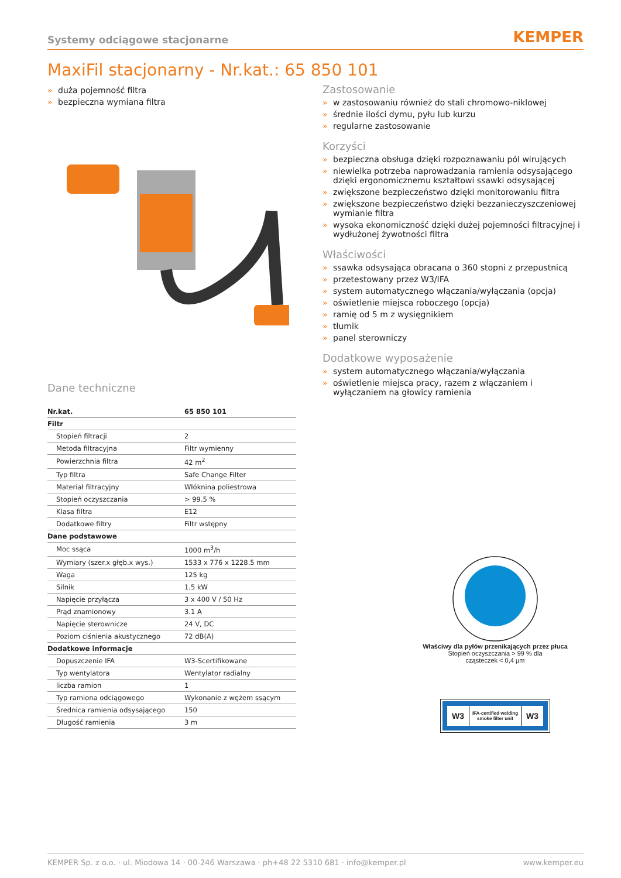Systemy odciągowe stacjonarne KEMPER
MaxiFil stacjonarny - Nr.kat.: 65 850 101
» duża pojemność filtra
» bezpieczna wymiana filtra
Dane techniczne
| Nr.kat. | 65 850 101 |
| --- | --- |
| Filtr | |
| Stopień filtracji | 2 |
| Metoda filtracyjna | Filtr wymienny |
| Powierzchnia filtra | 42 m<sup>2</sup> |
| Typ filtra | Safe Change Filter |
| Materiał filtracyjny | Włóknina poliestrowa |
| Stopień oczyszczania | > 99.5 % |
| Klasa filtra | E12 |
| Dodatkowe filtry | Filtr wstępny |
| Dane podstawowe | |
| Moc ssąca | 1000 m<sup>3</sup>/h |
| Wymiary (szer.x głęb.x wys.) | 1533 x 776 x 1228.5 mm |
| Waga | 125 kg |
| Silnik | 1.5 kW |
| Napięcie przyłącza | 3 x 400 V / 50 Hz |
| Prąd znamionowy | 3.1 A |
| Napięcie sterownicze | 24 V, DC |
| Poziom ciśnienia akustycznego | 72 dB(A) |
| Dodatkowe informacje | |
| Dopuszczenie IFA | W3-Scertifikowane |
| Typ wentylatora | Wentylator radialny |
| liczba ramion | 1 |
| Typ ramiona odciągowego | Wykonanie z wężem ssącym |
| Średnica ramienia odsysającego | 150 |
| Długość ramienia | 3 m |
Zastosowanie
» w zastosowaniu również do stali chromowo-niklowej
» średnie ilości dymu, pyłu lub kurzu
» regularne zastosowanie
Korzyści
» bezpieczna obsługa dzięki rozpoznawaniu pól wirujących
» niewielka potrzeba naprowadzania ramienia odsysającego dzięki ergonomicznemu kształtowi ssawki odsysającej
» zwiększone bezpieczeństwo dzięki monitorowaniu filtra
» zwiększone bezpieczeństwo dzięki bezzanieczyszczeniowej wymianie filtra
» wysoka ekonomiczność dzięki dużej pojemności filtracyjnej i wydłużonej żywotności filtra
Właściwości
» ssawka odsysająca obracana o 360 stopni z przepustnicą
» przetestowany przez W3/IFA
» system automatycznego włączania/wyłączania (opcja)
» oświetlenie miejsca roboczego (opcja)
» ramię od 5 m z wysięgnikiem
» tłumik
» panel sterowniczy
Dodatkowe wyposażenie
» system automatycznego włączania/wyłączania
» oświetlenie miejsca pracy, razem z włączaniem i wyłączaniem na głowicy ramienia
Właściwy dla pyłów przenikających przez płuca
Stopień oczyszczania > 99 % dla
cząsteczek < 0,4 µm
W3 IFA-certified welding smoke filter unit W3
KEMPER Sp. z o.o. · ul. Miodowa 14 · 00-246 Warszawa · ph+48 22 5310 681 · info@kemper.pl www.kemper.eu